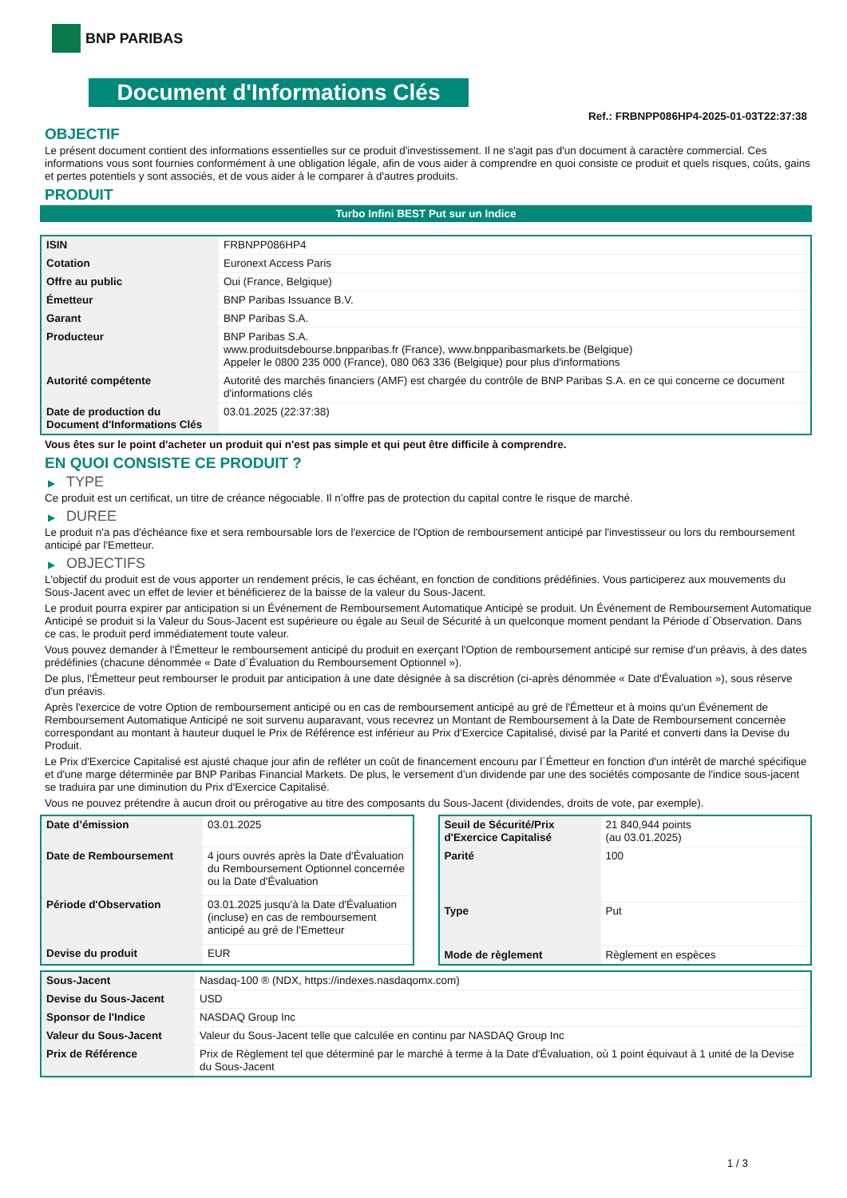BNP PARIBAS
Document d'Informations Clés
Ref.: FRBNPP086HP4-2025-01-03T22:37:38
OBJECTIF
Le présent document contient des informations essentielles sur ce produit d'investissement. Il ne s'agit pas d'un document à caractère commercial. Ces informations vous sont fournies conformément à une obligation légale, afin de vous aider à comprendre en quoi consiste ce produit et quels risques, coûts, gains et pertes potentiels y sont associés, et de vous aider à le comparer à d'autres produits.
PRODUIT
Turbo Infini BEST Put sur un Indice
| ISIN | FRBNPP086HP4 |
| Cotation | Euronext Access Paris |
| Offre au public | Oui (France, Belgique) |
| Émetteur | BNP Paribas Issuance B.V. |
| Garant | BNP Paribas S.A. |
| Producteur | BNP Paribas S.A. www.produitsdebourse.bnpparibas.fr (France), www.bnpparibasmarkets.be (Belgique) Appeler le 0800 235 000 (France), 080 063 336 (Belgique) pour plus d'informations |
| Autorité compétente | Autorité des marchés financiers (AMF) est chargée du contrôle de BNP Paribas S.A. en ce qui concerne ce document d'informations clés |
| Date de production du Document d'Informations Clés | 03.01.2025 (22:37:38) |
Vous êtes sur le point d'acheter un produit qui n'est pas simple et qui peut être difficile à comprendre.
EN QUOI CONSISTE CE PRODUIT ?
▶ TYPE
Ce produit est un certificat, un titre de créance négociable. Il n’offre pas de protection du capital contre le risque de marché.
▶ DUREE
Le produit n'a pas d'échéance fixe et sera remboursable lors de l'exercice de l'Option de remboursement anticipé par l'investisseur ou lors du remboursement anticipé par l'Emetteur.
▶ OBJECTIFS
L'objectif du produit est de vous apporter un rendement précis, le cas échéant, en fonction de conditions prédéfinies. Vous participerez aux mouvements du Sous-Jacent avec un effet de levier et bénéficierez de la baisse de la valeur du Sous-Jacent.
Le produit pourra expirer par anticipation si un Événement de Remboursement Automatique Anticipé se produit. Un Événement de Remboursement Automatique Anticipé se produit si la Valeur du Sous-Jacent est supérieure ou égale au Seuil de Sécurité à un quelconque moment pendant la Période d´Observation. Dans ce cas, le produit perd immédiatement toute valeur.
Vous pouvez demander à l'Émetteur le remboursement anticipé du produit en exerçant l'Option de remboursement anticipé sur remise d'un préavis, à des dates prédéfinies (chacune dénommée « Date d´Évaluation du Remboursement Optionnel »).
De plus, l'Émetteur peut rembourser le produit par anticipation à une date désignée à sa discrétion (ci-après dénommée « Date d'Évaluation »), sous réserve d'un préavis.
Après l'exercice de votre Option de remboursement anticipé ou en cas de remboursement anticipé au gré de l'Émetteur et à moins qu'un Événement de Remboursement Automatique Anticipé ne soit survenu auparavant, vous recevrez un Montant de Remboursement à la Date de Remboursement concernée correspondant au montant à hauteur duquel le Prix de Référence est inférieur au Prix d'Exercice Capitalisé, divisé par la Parité et converti dans la Devise du Produit.
Le Prix d'Exercice Capitalisé est ajusté chaque jour afin de refléter un coût de financement encouru par l´Émetteur en fonction d'un intérêt de marché spécifique et d'une marge déterminée par BNP Paribas Financial Markets. De plus, le versement d’un dividende par une des sociétés composante de l'indice sous-jacent se traduira par une diminution du Prix d'Exercice Capitalisé.
Vous ne pouvez prétendre à aucun droit ou prérogative au titre des composants du Sous-Jacent (dividendes, droits de vote, par exemple).
| Date d’émission | 03.01.2025 |
| Date de Remboursement | 4 jours ouvrés après la Date d'Évaluation du Remboursement Optionnel concernée ou la Date d'Évaluation |
| Période d'Observation | 03.01.2025 jusqu'à la Date d'Évaluation (incluse) en cas de remboursement anticipé au gré de l'Emetteur |
| Devise du produit | EUR |
| Seuil de Sécurité/Prix d'Exercice Capitalisé | 21 840,944 points (au 03.01.2025) |
| Parité | 100 |
| Type | Put |
| Mode de règlement | Règlement en espèces |
| Sous-Jacent | Nasdaq-100 ® (NDX, https://indexes.nasdaqomx.com) |
| Devise du Sous-Jacent | USD |
| Sponsor de l'Indice | NASDAQ Group Inc |
| Valeur du Sous-Jacent | Valeur du Sous-Jacent telle que calculée en continu par NASDAQ Group Inc |
| Prix de Référence | Prix de Règlement tel que déterminé par le marché à terme à la Date d'Évaluation, où 1 point équivaut à 1 unité de la Devise du Sous-Jacent |
1 / 3